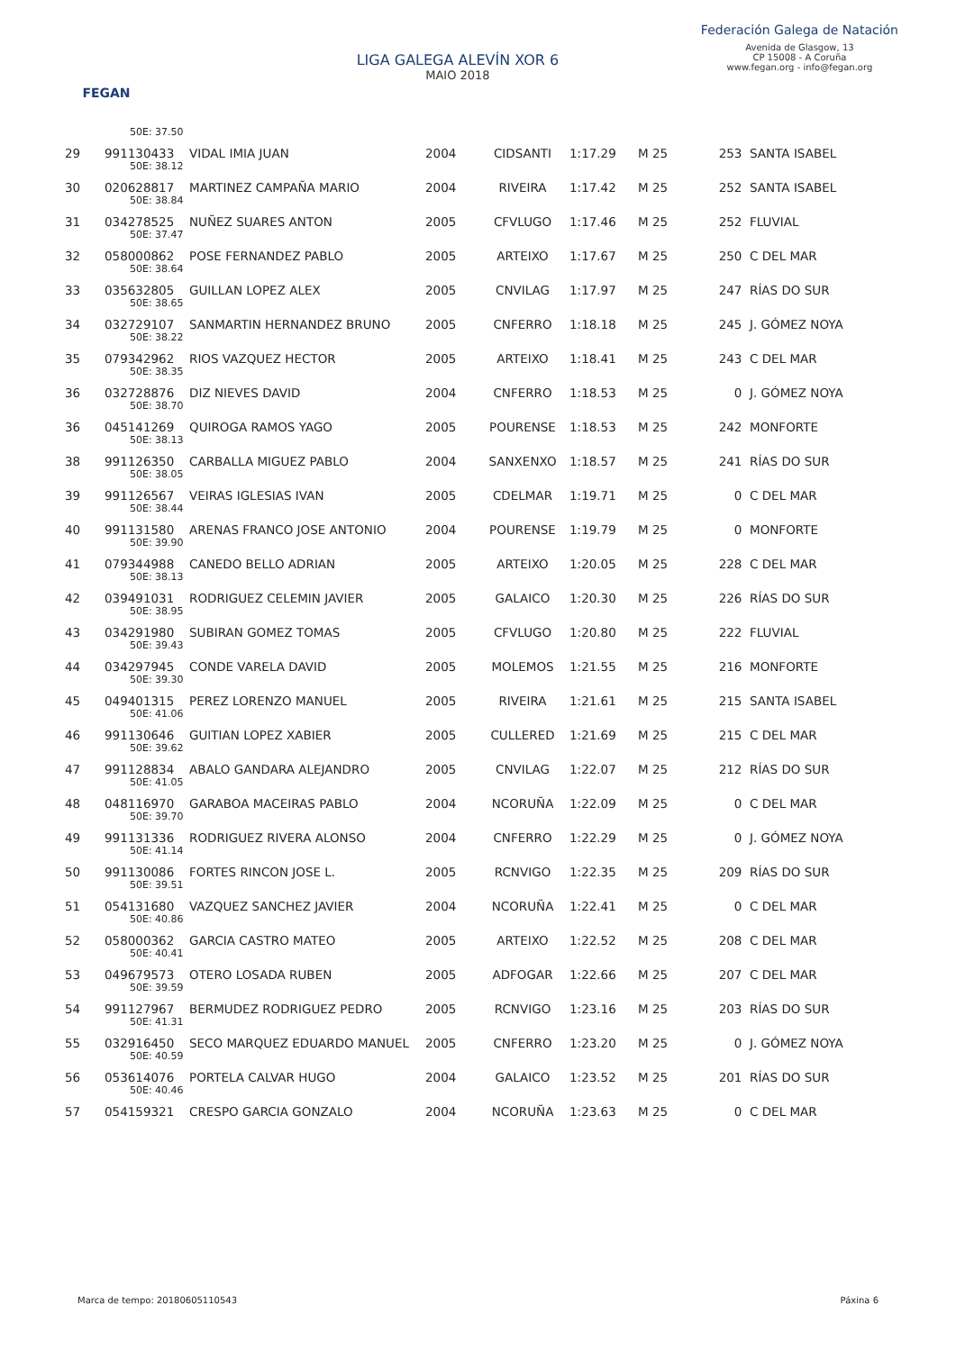FEGAN
LIGA GALEGA ALEVÍN XOR 6
MAIO 2018
Federación Galega de Natación
Avenida de Glasgow, 13
CP 15008 - A Coruña
www.fegan.org - info@fegan.org
| | 50E: 37.50 | | | | | | | |
| 29 | 991130433 | VIDAL IMIA JUAN | 2004 | CIDSANTI | 1:17.29 | M 25 | 253 | SANTA ISABEL |
| | 50E: 38.12 | | | | | | | |
| 30 | 020628817 | MARTINEZ CAMPAÑA MARIO | 2004 | RIVEIRA | 1:17.42 | M 25 | 252 | SANTA ISABEL |
| | 50E: 38.84 | | | | | | | |
| 31 | 034278525 | NUÑEZ SUARES ANTON | 2005 | CFVLUGO | 1:17.46 | M 25 | 252 | FLUVIAL |
| | 50E: 37.47 | | | | | | | |
| 32 | 058000862 | POSE FERNANDEZ PABLO | 2005 | ARTEIXO | 1:17.67 | M 25 | 250 | C DEL MAR |
| | 50E: 38.64 | | | | | | | |
| 33 | 035632805 | GUILLAN LOPEZ ALEX | 2005 | CNVILAG | 1:17.97 | M 25 | 247 | RÍAS DO SUR |
| | 50E: 38.65 | | | | | | | |
| 34 | 032729107 | SANMARTIN HERNANDEZ BRUNO | 2005 | CNFERRO | 1:18.18 | M 25 | 245 | J. GÓMEZ NOYA |
| | 50E: 38.22 | | | | | | | |
| 35 | 079342962 | RIOS VAZQUEZ HECTOR | 2005 | ARTEIXO | 1:18.41 | M 25 | 243 | C DEL MAR |
| | 50E: 38.35 | | | | | | | |
| 36 | 032728876 | DIZ NIEVES DAVID | 2004 | CNFERRO | 1:18.53 | M 25 | 0 | J. GÓMEZ NOYA |
| | 50E: 38.70 | | | | | | | |
| 36 | 045141269 | QUIROGA RAMOS YAGO | 2005 | POURENSE | 1:18.53 | M 25 | 242 | MONFORTE |
| | 50E: 38.13 | | | | | | | |
| 38 | 991126350 | CARBALLA MIGUEZ PABLO | 2004 | SANXENXO | 1:18.57 | M 25 | 241 | RÍAS DO SUR |
| | 50E: 38.05 | | | | | | | |
| 39 | 991126567 | VEIRAS IGLESIAS IVAN | 2005 | CDELMAR | 1:19.71 | M 25 | 0 | C DEL MAR |
| | 50E: 38.44 | | | | | | | |
| 40 | 991131580 | ARENAS FRANCO JOSE ANTONIO | 2004 | POURENSE | 1:19.79 | M 25 | 0 | MONFORTE |
| | 50E: 39.90 | | | | | | | |
| 41 | 079344988 | CANEDO BELLO ADRIAN | 2005 | ARTEIXO | 1:20.05 | M 25 | 228 | C DEL MAR |
| | 50E: 38.13 | | | | | | | |
| 42 | 039491031 | RODRIGUEZ CELEMIN JAVIER | 2005 | GALAICO | 1:20.30 | M 25 | 226 | RÍAS DO SUR |
| | 50E: 38.95 | | | | | | | |
| 43 | 034291980 | SUBIRAN GOMEZ TOMAS | 2005 | CFVLUGO | 1:20.80 | M 25 | 222 | FLUVIAL |
| | 50E: 39.43 | | | | | | | |
| 44 | 034297945 | CONDE VARELA DAVID | 2005 | MOLEMOS | 1:21.55 | M 25 | 216 | MONFORTE |
| | 50E: 39.30 | | | | | | | |
| 45 | 049401315 | PEREZ LORENZO MANUEL | 2005 | RIVEIRA | 1:21.61 | M 25 | 215 | SANTA ISABEL |
| | 50E: 41.06 | | | | | | | |
| 46 | 991130646 | GUITIAN LOPEZ XABIER | 2005 | CULLERED | 1:21.69 | M 25 | 215 | C DEL MAR |
| | 50E: 39.62 | | | | | | | |
| 47 | 991128834 | ABALO GANDARA ALEJANDRO | 2005 | CNVILAG | 1:22.07 | M 25 | 212 | RÍAS DO SUR |
| | 50E: 41.05 | | | | | | | |
| 48 | 048116970 | GARABOA MACEIRAS PABLO | 2004 | NCORUÑA | 1:22.09 | M 25 | 0 | C DEL MAR |
| | 50E: 39.70 | | | | | | | |
| 49 | 991131336 | RODRIGUEZ RIVERA ALONSO | 2004 | CNFERRO | 1:22.29 | M 25 | 0 | J. GÓMEZ NOYA |
| | 50E: 41.14 | | | | | | | |
| 50 | 991130086 | FORTES RINCON JOSE L. | 2005 | RCNVIGO | 1:22.35 | M 25 | 209 | RÍAS DO SUR |
| | 50E: 39.51 | | | | | | | |
| 51 | 054131680 | VAZQUEZ SANCHEZ JAVIER | 2004 | NCORUÑA | 1:22.41 | M 25 | 0 | C DEL MAR |
| | 50E: 40.86 | | | | | | | |
| 52 | 058000362 | GARCIA CASTRO MATEO | 2005 | ARTEIXO | 1:22.52 | M 25 | 208 | C DEL MAR |
| | 50E: 40.41 | | | | | | | |
| 53 | 049679573 | OTERO LOSADA RUBEN | 2005 | ADFOGAR | 1:22.66 | M 25 | 207 | C DEL MAR |
| | 50E: 39.59 | | | | | | | |
| 54 | 991127967 | BERMUDEZ RODRIGUEZ PEDRO | 2005 | RCNVIGO | 1:23.16 | M 25 | 203 | RÍAS DO SUR |
| | 50E: 41.31 | | | | | | | |
| 55 | 032916450 | SECO MARQUEZ EDUARDO MANUEL | 2005 | CNFERRO | 1:23.20 | M 25 | 0 | J. GÓMEZ NOYA |
| | 50E: 40.59 | | | | | | | |
| 56 | 053614076 | PORTELA CALVAR HUGO | 2004 | GALAICO | 1:23.52 | M 25 | 201 | RÍAS DO SUR |
| | 50E: 40.46 | | | | | | | |
| 57 | 054159321 | CRESPO GARCIA GONZALO | 2004 | NCORUÑA | 1:23.63 | M 25 | 0 | C DEL MAR |
Marca de tempo: 20180605110543 Páxina 6